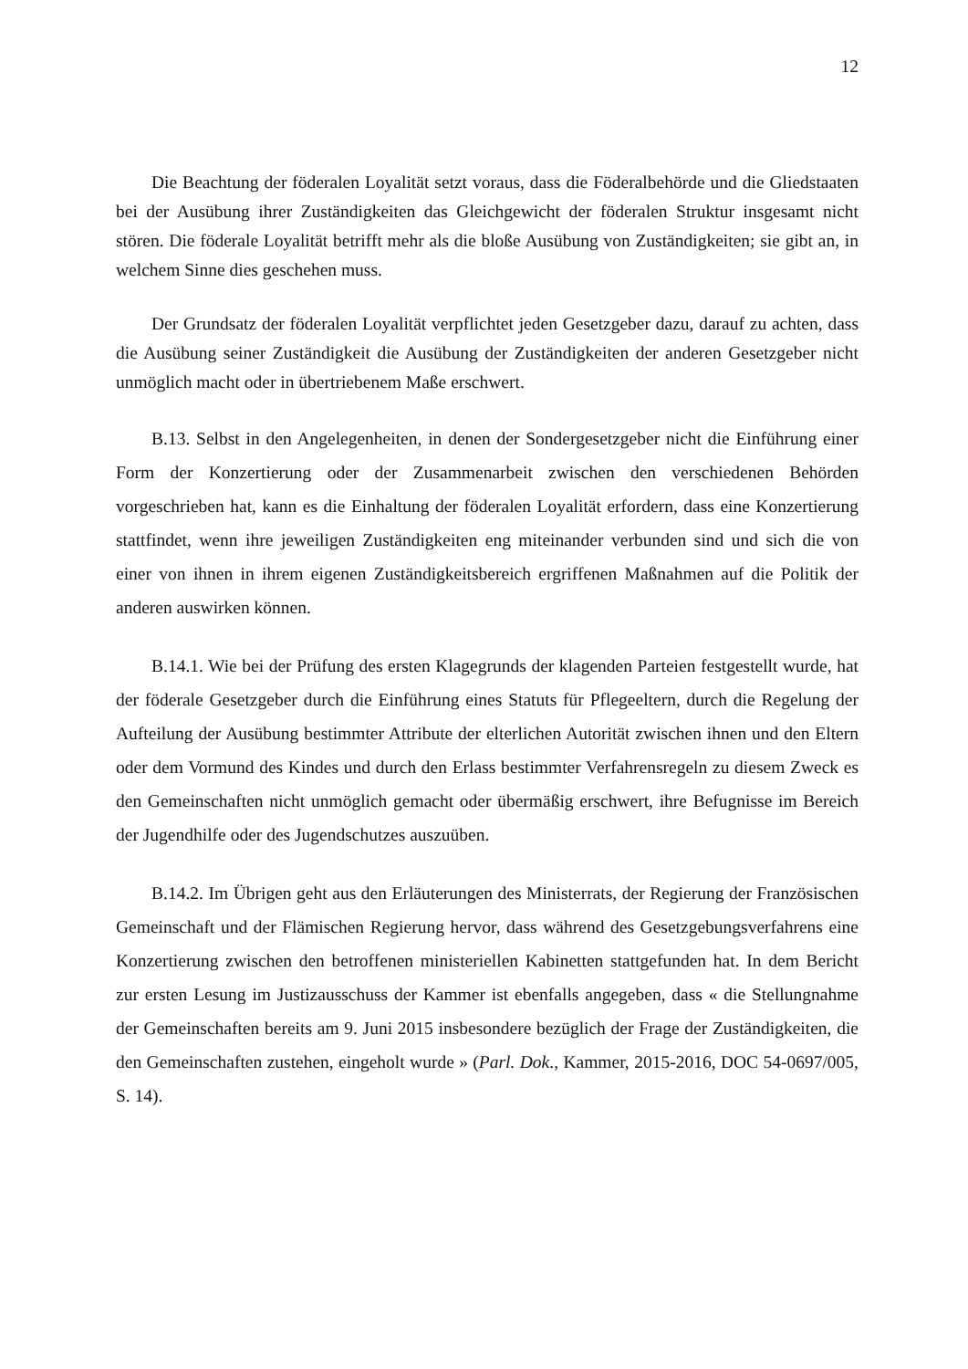12
Die Beachtung der föderalen Loyalität setzt voraus, dass die Föderalbehörde und die Gliedstaaten bei der Ausübung ihrer Zuständigkeiten das Gleichgewicht der föderalen Struktur insgesamt nicht stören. Die föderale Loyalität betrifft mehr als die bloße Ausübung von Zuständigkeiten; sie gibt an, in welchem Sinne dies geschehen muss.
Der Grundsatz der föderalen Loyalität verpflichtet jeden Gesetzgeber dazu, darauf zu achten, dass die Ausübung seiner Zuständigkeit die Ausübung der Zuständigkeiten der anderen Gesetzgeber nicht unmöglich macht oder in übertriebenem Maße erschwert.
B.13. Selbst in den Angelegenheiten, in denen der Sondergesetzgeber nicht die Einführung einer Form der Konzertierung oder der Zusammenarbeit zwischen den verschiedenen Behörden vorgeschrieben hat, kann es die Einhaltung der föderalen Loyalität erfordern, dass eine Konzertierung stattfindet, wenn ihre jeweiligen Zuständigkeiten eng miteinander verbunden sind und sich die von einer von ihnen in ihrem eigenen Zuständigkeitsbereich ergriffenen Maßnahmen auf die Politik der anderen auswirken können.
B.14.1. Wie bei der Prüfung des ersten Klagegrunds der klagenden Parteien festgestellt wurde, hat der föderale Gesetzgeber durch die Einführung eines Statuts für Pflegeeltern, durch die Regelung der Aufteilung der Ausübung bestimmter Attribute der elterlichen Autorität zwischen ihnen und den Eltern oder dem Vormund des Kindes und durch den Erlass bestimmter Verfahrensregeln zu diesem Zweck es den Gemeinschaften nicht unmöglich gemacht oder übermäßig erschwert, ihre Befugnisse im Bereich der Jugendhilfe oder des Jugendschutzes auszuüben.
B.14.2. Im Übrigen geht aus den Erläuterungen des Ministerrats, der Regierung der Französischen Gemeinschaft und der Flämischen Regierung hervor, dass während des Gesetzgebungsverfahrens eine Konzertierung zwischen den betroffenen ministeriellen Kabinetten stattgefunden hat. In dem Bericht zur ersten Lesung im Justizausschuss der Kammer ist ebenfalls angegeben, dass « die Stellungnahme der Gemeinschaften bereits am 9. Juni 2015 insbesondere bezüglich der Frage der Zuständigkeiten, die den Gemeinschaften zustehen, eingeholt wurde » (Parl. Dok., Kammer, 2015-2016, DOC 54-0697/005, S. 14).